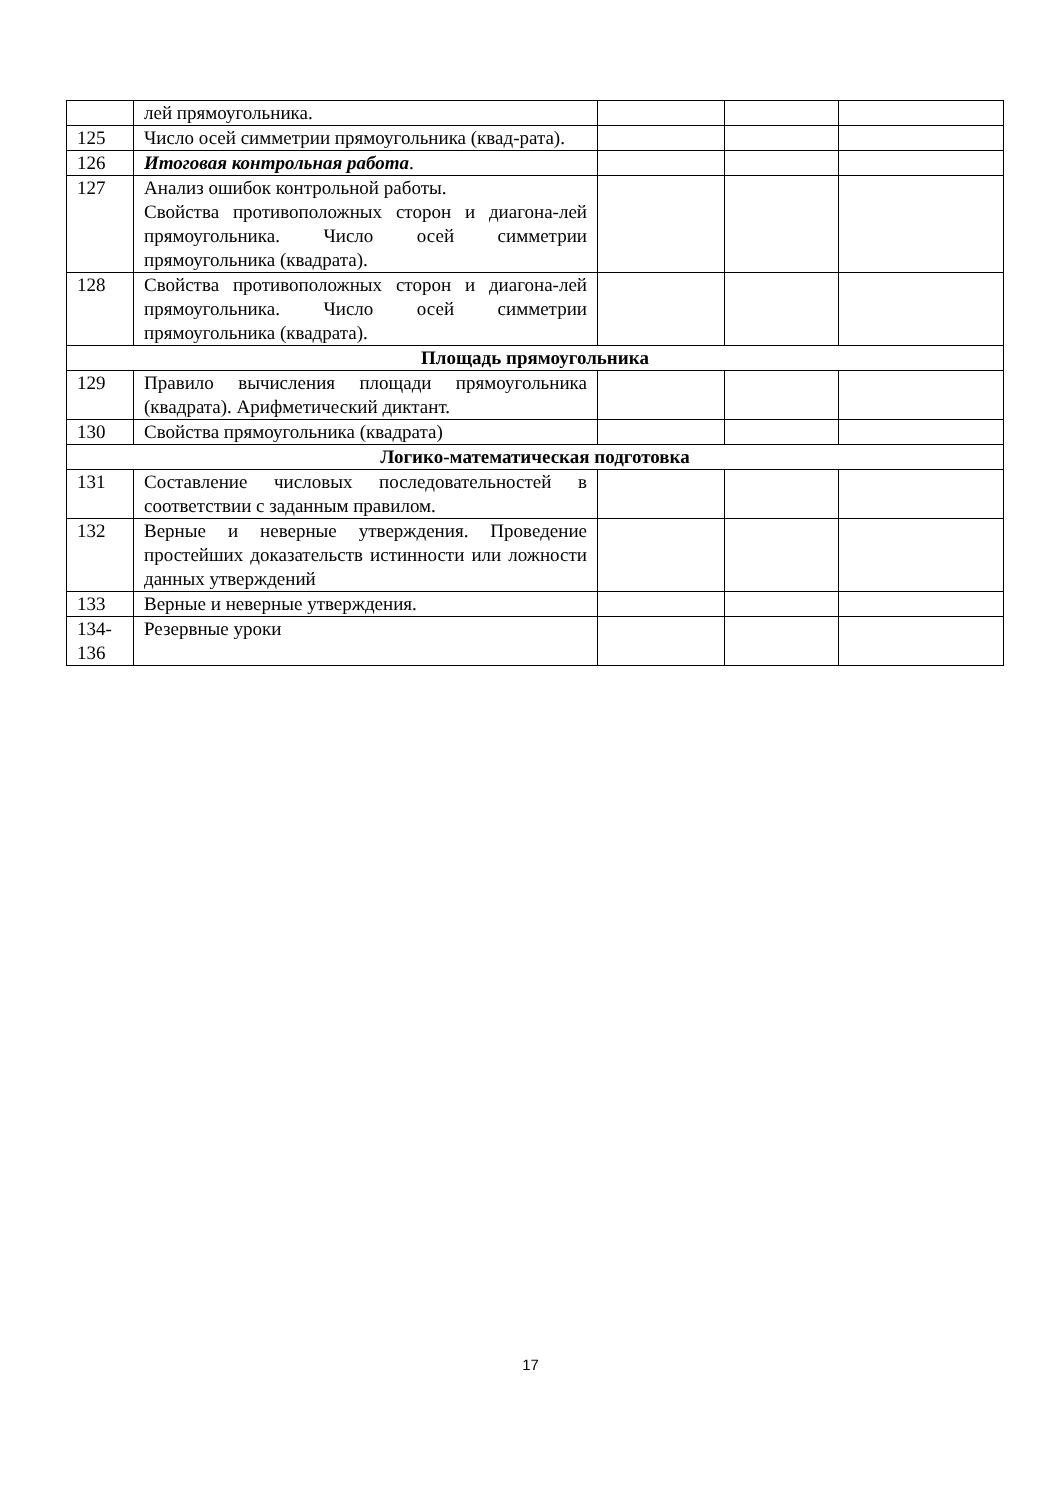| | лей прямоугольника. | | | |
| 125 | Число осей симметрии прямоугольника (квад-рата). | | | |
| 126 | Итоговая контрольная работа . | | | |
| 127 | Анализ ошибок контрольной работы. Свойства противоположных сторон и диагона-лей прямоугольника. Число осей симметрии прямоугольника (квадрата). | | | |
| 128 | Свойства противоположных сторон и диагона-лей прямоугольника. Число осей симметрии прямоугольника (квадрата). | | | |
| Площадь прямоугольника | | | | |
| 129 | Правило вычисления площади прямоугольника (квадрата). Арифметический диктант. | | | |
| 130 | Свойства прямоугольника (квадрата) | | | |
| Логико-математическая подготовка | | | | |
| 131 | Составление числовых последовательностей в соответствии с заданным правилом. | | | |
| 132 | Верные и неверные утверждения. Проведение простейших доказательств истинности или ложности данных утверждений | | | |
| 133 | Верные и неверные утверждения. | | | |
| 134-136 | Резервные уроки | | | |
17